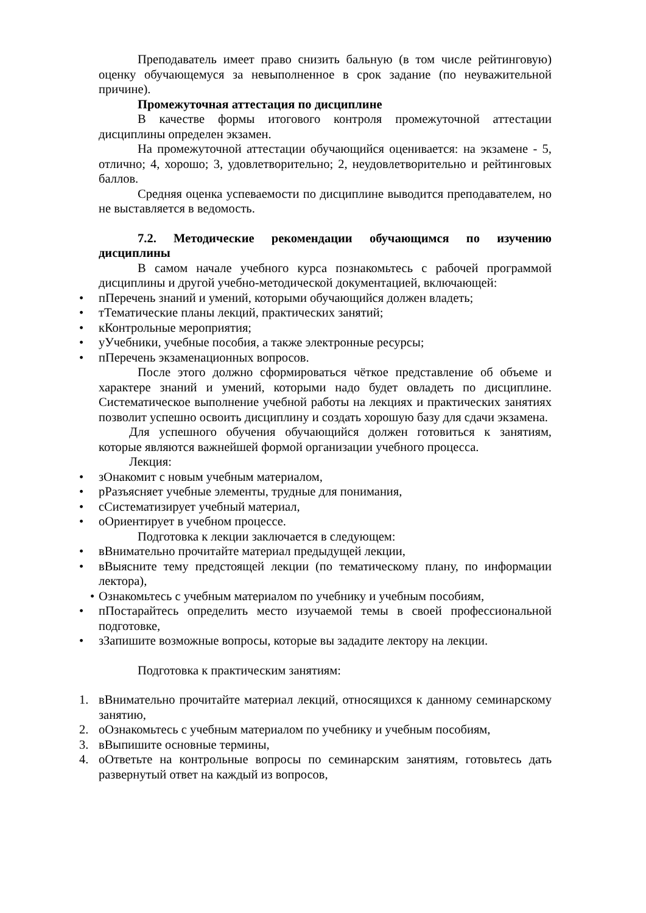Преподаватель имеет право снизить бальную (в том числе рейтинговую) оценку обучающемуся за невыполненное в срок задание (по неуважительной причине).
Промежуточная аттестация по дисциплине
В качестве формы итогового контроля промежуточной аттестации дисциплины определен экзамен.
На промежуточной аттестации обучающийся оценивается: на экзамене - 5, отлично; 4, хорошо; 3, удовлетворительно; 2, неудовлетворительно и рейтинговых баллов.
Средняя оценка успеваемости по дисциплине выводится преподавателем, но не выставляется в ведомость.
7.2. Методические рекомендации обучающимся по изучению дисциплины
В самом начале учебного курса познакомьтесь с рабочей программой дисциплины и другой учебно-методической документацией, включающей:
• пПеречень знаний и умений, которыми обучающийся должен владеть;
• тТематические планы лекций, практических занятий;
• кКонтрольные мероприятия;
• уУчебники, учебные пособия, а также электронные ресурсы;
• пПеречень экзаменационных вопросов.
После этого должно сформироваться чёткое представление об объеме и характере знаний и умений, которыми надо будет овладеть по дисциплине. Систематическое выполнение учебной работы на лекциях и практических занятиях позволит успешно освоить дисциплину и создать хорошую базу для сдачи экзамена.
Для успешного обучения обучающийся должен готовиться к занятиям, которые являются важнейшей формой организации учебного процесса.
Лекция:
• зОнакомит с новым учебным материалом,
• рРазъясняет учебные элементы, трудные для понимания,
• сСистематизирует учебный материал,
• оОриентирует в учебном процессе.
Подготовка к лекции заключается в следующем:
• вВнимательно прочитайте материал предыдущей лекции,
• вВыясните тему предстоящей лекции (по тематическому плану, по информации лектора),
• Ознакомьтесь с учебным материалом по учебнику и учебным пособиям,
• пПостарайтесь определить место изучаемой темы в своей профессиональной подготовке,
• зЗапишите возможные вопросы, которые вы зададите лектору на лекции.
Подготовка к практическим занятиям:
1. вВнимательно прочитайте материал лекций, относящихся к данному семинарскому занятию,
2. оОзнакомьтесь с учебным материалом по учебнику и учебным пособиям,
3. вВыпишите основные термины,
4. оОтветьте на контрольные вопросы по семинарским занятиям, готовьтесь дать развернутый ответ на каждый из вопросов,